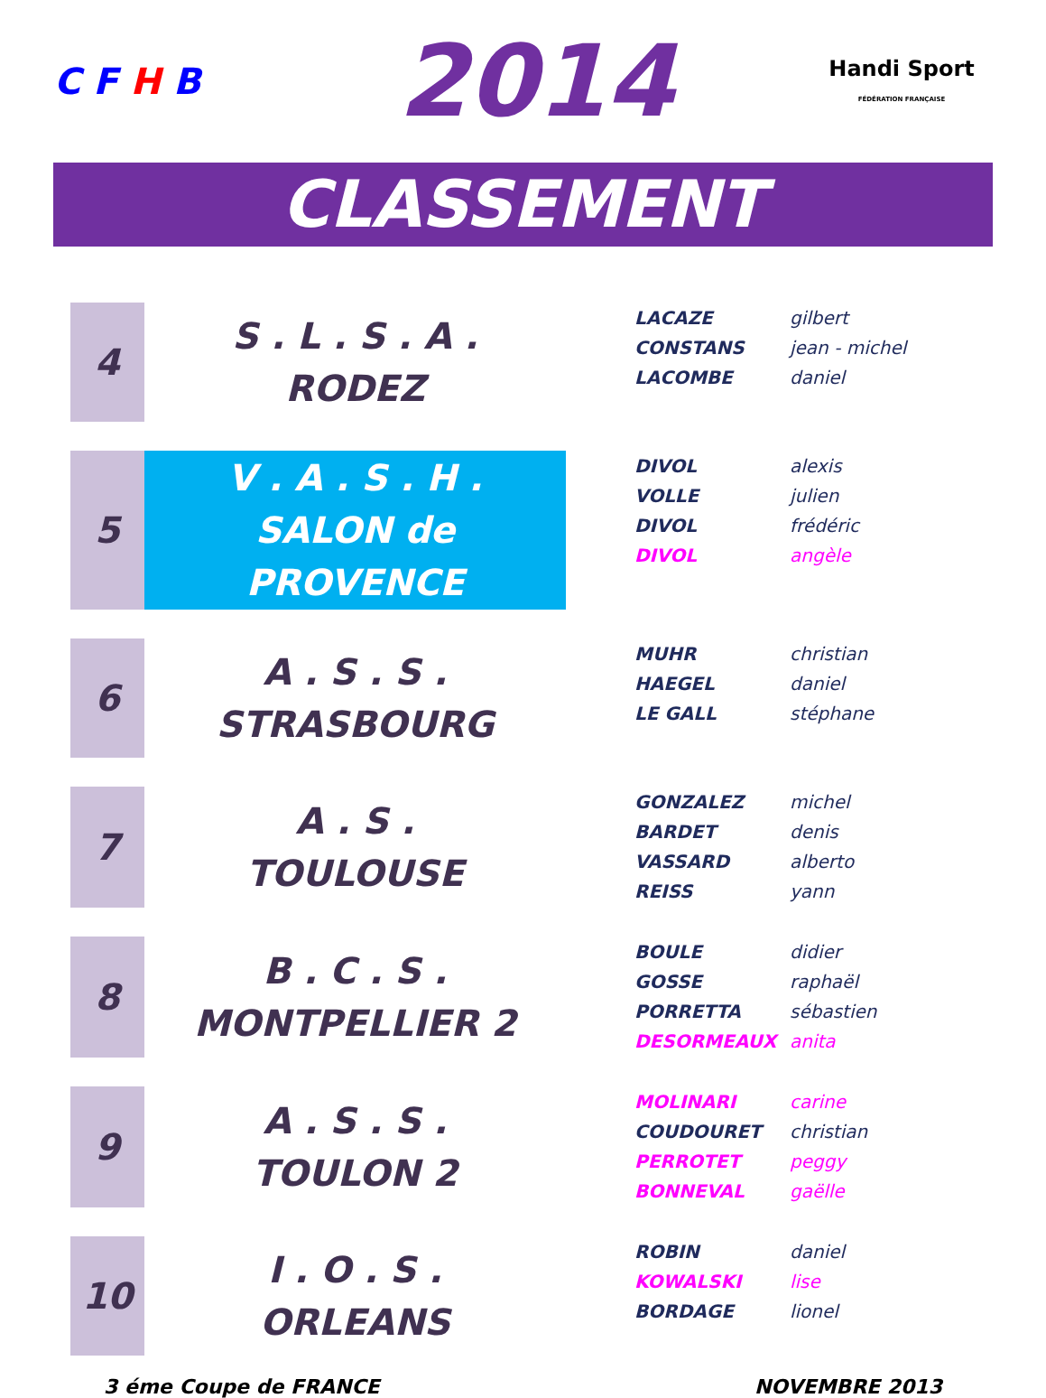C F H B
2014
Handi Sport
FÉDÉRATION FRANÇAISE
CLASSEMENT
| 4 | S . L . S . A . RODEZ | LACAZE gilbert CONSTANS jean - michel LACOMBE daniel |
| 5 | V . A . S . H . SALON de PROVENCE | DIVOL alexis VOLLE julien DIVOL frédéric DIVOL angèle |
| 6 | A . S . S . STRASBOURG | MUHR christian HAEGEL daniel LE GALL stéphane |
| 7 | A . S . TOULOUSE | GONZALEZ michel BARDET denis VASSARD alberto REISS yann |
| 8 | B . C . S . MONTPELLIER 2 | BOULE didier GOSSE raphaël PORRETTA sébastien DESORMEAUX anita |
| 9 | A . S . S . TOULON 2 | MOLINARI carine COUDOURET christian PERROTET peggy BONNEVAL gaëlle |
| 10 | I . O . S . ORLEANS | ROBIN daniel KOWALSKI lise BORDAGE lionel |
3 éme Coupe de FRANCE NOVEMBRE 2013